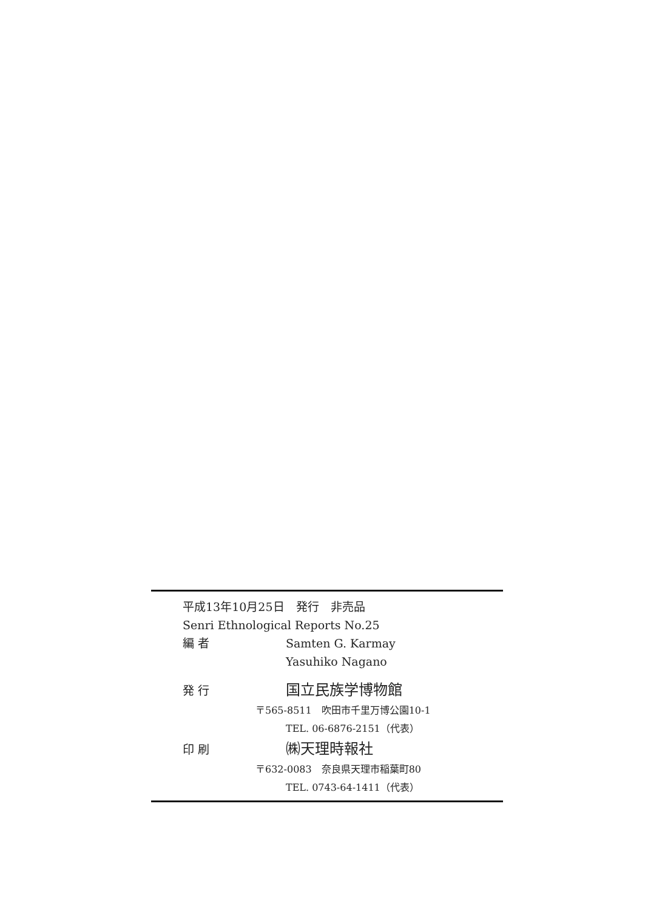平成13年10月25日　発行　非売品
Senri Ethnological Reports No.25
編 者 Samten G. Karmay
Yasuhiko Nagano
発 行 国立民族学博物館
〒565-8511　吹田市千里万博公園10-1
TEL. 06-6876-2151（代表）
印 刷 ㈱天理時報社
〒632-0083　奈良県天理市稲葉町80
TEL. 0743-64-1411（代表）